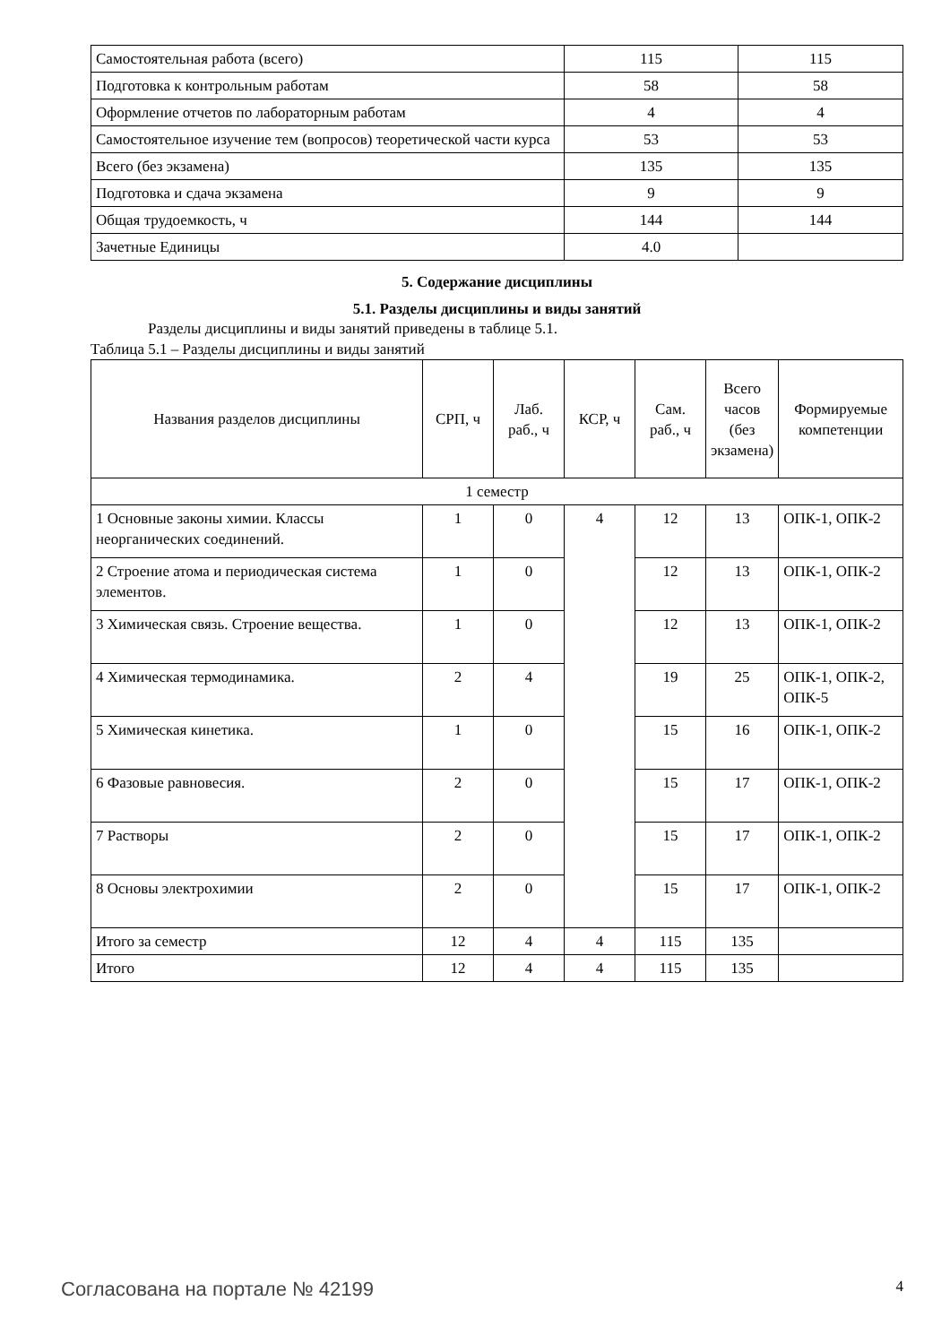| Самостоятельная работа (всего) | 115 | 115 |
| Подготовка к контрольным работам | 58 | 58 |
| Оформление отчетов по лабораторным работам | 4 | 4 |
| Самостоятельное изучение тем (вопросов) теоретической части курса | 53 | 53 |
| Всего (без экзамена) | 135 | 135 |
| Подготовка и сдача экзамена | 9 | 9 |
| Общая трудоемкость, ч | 144 | 144 |
| Зачетные Единицы | 4.0 | |
5. Содержание дисциплины
5.1. Разделы дисциплины и виды занятий
Разделы дисциплины и виды занятий приведены в таблице 5.1.
Таблица 5.1 – Разделы дисциплины и виды занятий
| Названия разделов дисциплины | СРП, ч | Лаб. раб., ч | КСР, ч | Сам. раб., ч | Всего часов (без экзамена) | Формируемые компетенции |
| --- | --- | --- | --- | --- | --- | --- |
| 1 семестр | | | | | | |
| 1 Основные законы химии. Классы неорганических соединений. | 1 | 0 | 4 | 12 | 13 | ОПК-1, ОПК-2 |
| 2 Строение атома и периодическая система элементов. | 1 | 0 | | 12 | 13 | ОПК-1, ОПК-2 |
| 3 Химическая связь. Строение вещества. | 1 | 0 | | 12 | 13 | ОПК-1, ОПК-2 |
| 4 Химическая термодинамика. | 2 | 4 | | 19 | 25 | ОПК-1, ОПК-2, ОПК-5 |
| 5 Химическая кинетика. | 1 | 0 | | 15 | 16 | ОПК-1, ОПК-2 |
| 6 Фазовые равновесия. | 2 | 0 | | 15 | 17 | ОПК-1, ОПК-2 |
| 7 Растворы | 2 | 0 | | 15 | 17 | ОПК-1, ОПК-2 |
| 8 Основы электрохимии | 2 | 0 | | 15 | 17 | ОПК-1, ОПК-2 |
| Итого за семестр | 12 | 4 | 4 | 115 | 135 | |
| Итого | 12 | 4 | 4 | 115 | 135 | |
Согласована на портале № 42199 4